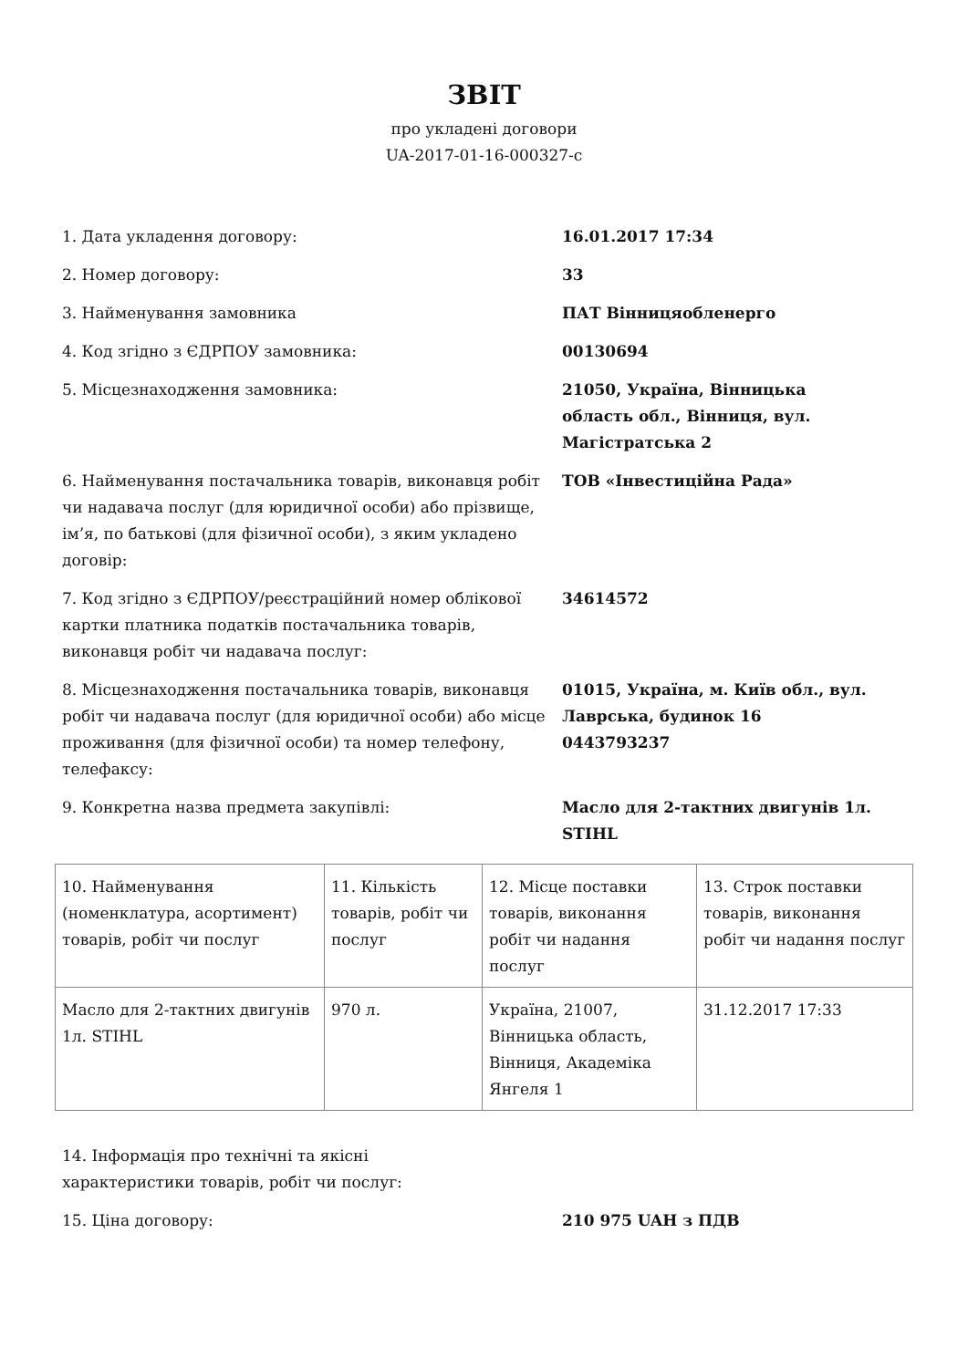ЗВІТ
про укладені договори
UA-2017-01-16-000327-c
1. Дата укладення договору: 16.01.2017 17:34
2. Номер договору: 33
3. Найменування замовника ПАТ Вінницяобленерго
4. Код згідно з ЄДРПОУ замовника: 00130694
5. Місцезнаходження замовника: 21050, Україна, Вінницька область обл., Вінниця, вул. Магістратська 2
6. Найменування постачальника товарів, виконавця робіт чи надавача послуг (для юридичної особи) або прізвище, ім’я, по батькові (для фізичної особи), з яким укладено договір:
ТОВ «Інвестиційна Рада»
7. Код згідно з ЄДРПОУ/реєстраційний номер облікової картки платника податків постачальника товарів, виконавця робіт чи надавача послуг:
34614572
8. Місцезнаходження постачальника товарів, виконавця робіт чи надавача послуг (для юридичної особи) або місце проживання (для фізичної особи) та номер телефону, телефаксу:
01015, Україна, м. Київ обл., вул. Лаврська, будинок 16
0443793237
9. Конкретна назва предмета закупівлі: Масло для 2-тактних двигунів 1л. STIHL
| 10. Найменування (номенклатура, асортимент) товарів, робіт чи послуг | 11. Кількість товарів, робіт чи послуг | 12. Місце поставки товарів, виконання робіт чи надання послуг | 13. Строк поставки товарів, виконання робіт чи надання послуг |
| Масло для 2-тактних двигунів 1л. STIHL | 970 л. | Україна, 21007, Вінницька область, Вінниця, Академіка Янгеля 1 | 31.12.2017 17:33 |
14. Інформація про технічні та якісні характеристики товарів, робіт чи послуг:
15. Ціна договору: 210 975 UAH з ПДВ